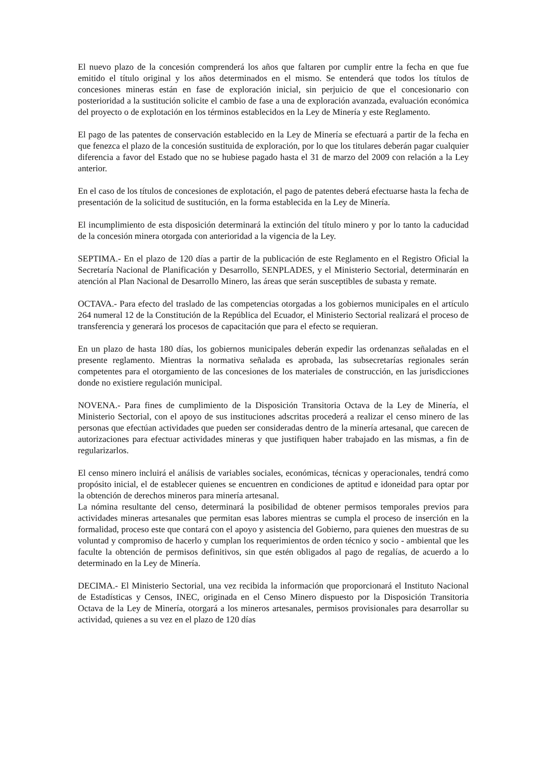El nuevo plazo de la concesión comprenderá los años que faltaren por cumplir entre la fecha en que fue emitido el título original y los años determinados en el mismo. Se entenderá que todos los títulos de concesiones mineras están en fase de exploración inicial, sin perjuicio de que el concesionario con posterioridad a la sustitución solicite el cambio de fase a una de exploración avanzada, evaluación económica del proyecto o de explotación en los términos establecidos en la Ley de Minería y este Reglamento.
El pago de las patentes de conservación establecido en la Ley de Minería se efectuará a partir de la fecha en que fenezca el plazo de la concesión sustituida de exploración, por lo que los titulares deberán pagar cualquier diferencia a favor del Estado que no se hubiese pagado hasta el 31 de marzo del 2009 con relación a la Ley anterior.
En el caso de los títulos de concesiones de explotación, el pago de patentes deberá efectuarse hasta la fecha de presentación de la solicitud de sustitución, en la forma establecida en la Ley de Minería.
El incumplimiento de esta disposición determinará la extinción del título minero y por lo tanto la caducidad de la concesión minera otorgada con anterioridad a la vigencia de la Ley.
SEPTIMA.- En el plazo de 120 días a partir de la publicación de este Reglamento en el Registro Oficial la Secretaría Nacional de Planificación y Desarrollo, SENPLADES, y el Ministerio Sectorial, determinarán en atención al Plan Nacional de Desarrollo Minero, las áreas que serán susceptibles de subasta y remate.
OCTAVA.- Para efecto del traslado de las competencias otorgadas a los gobiernos municipales en el artículo 264 numeral 12 de la Constitución de la República del Ecuador, el Ministerio Sectorial realizará el proceso de transferencia y generará los procesos de capacitación que para el efecto se requieran.
En un plazo de hasta 180 días, los gobiernos municipales deberán expedir las ordenanzas señaladas en el presente reglamento. Mientras la normativa señalada es aprobada, las subsecretarías regionales serán competentes para el otorgamiento de las concesiones de los materiales de construcción, en las jurisdicciones donde no existiere regulación municipal.
NOVENA.- Para fines de cumplimiento de la Disposición Transitoria Octava de la Ley de Minería, el Ministerio Sectorial, con el apoyo de sus instituciones adscritas procederá a realizar el censo minero de las personas que efectúan actividades que pueden ser consideradas dentro de la minería artesanal, que carecen de autorizaciones para efectuar actividades mineras y que justifiquen haber trabajado en las mismas, a fin de regularizarlos.
El censo minero incluirá el análisis de variables sociales, económicas, técnicas y operacionales, tendrá como propósito inicial, el de establecer quienes se encuentren en condiciones de aptitud e idoneidad para optar por la obtención de derechos mineros para minería artesanal.
La nómina resultante del censo, determinará la posibilidad de obtener permisos temporales previos para actividades mineras artesanales que permitan esas labores mientras se cumpla el proceso de inserción en la formalidad, proceso este que contará con el apoyo y asistencia del Gobierno, para quienes den muestras de su voluntad y compromiso de hacerlo y cumplan los requerimientos de orden técnico y socio - ambiental que les faculte la obtención de permisos definitivos, sin que estén obligados al pago de regalías, de acuerdo a lo determinado en la Ley de Minería.
DECIMA.- El Ministerio Sectorial, una vez recibida la información que proporcionará el Instituto Nacional de Estadísticas y Censos, INEC, originada en el Censo Minero dispuesto por la Disposición Transitoria Octava de la Ley de Minería, otorgará a los mineros artesanales, permisos provisionales para desarrollar su actividad, quienes a su vez en el plazo de 120 días